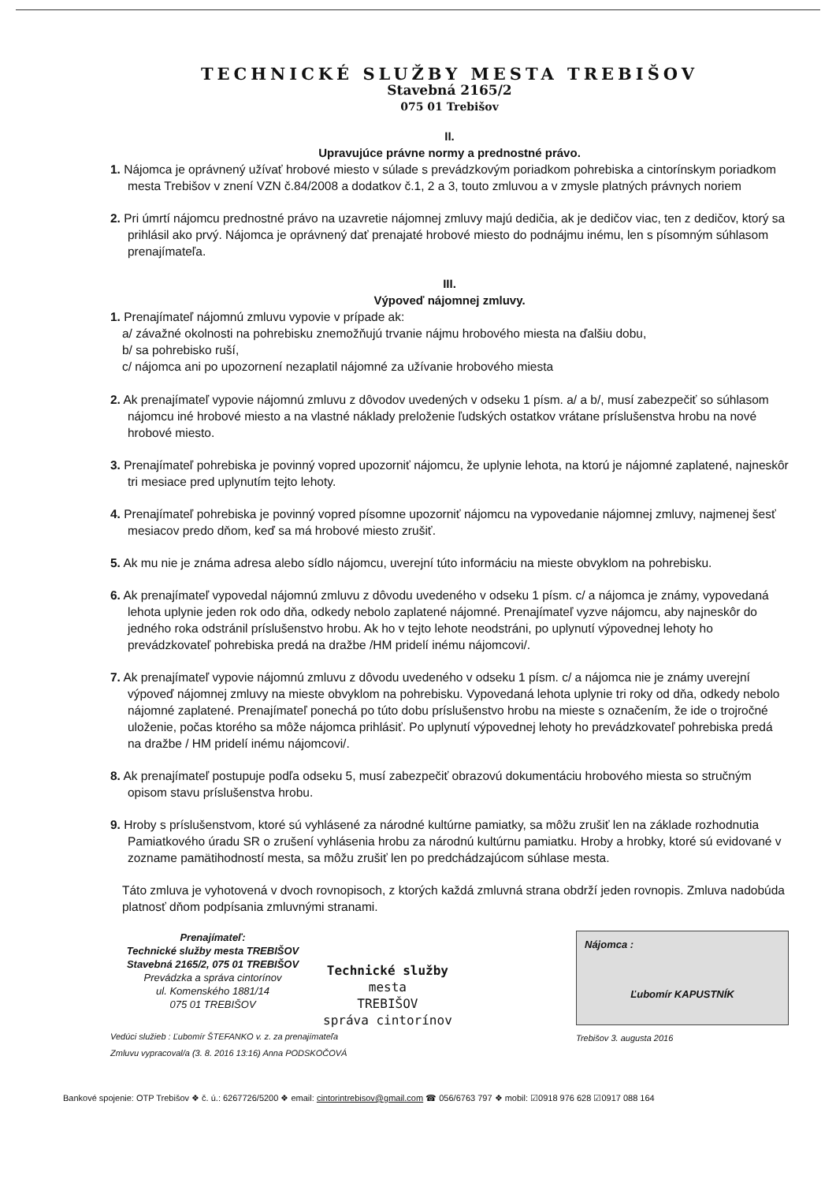TECHNICKÉ SLUŽBY MESTA TREBIŠOV
Stavebná 2165/2
075 01 Trebišov
II.
Upravujúce právne normy a prednostné právo.
1. Nájomca je oprávnený užívať hrobové miesto v súlade s prevádzkovým poriadkom pohrebiska a cintorínskym poriadkom mesta Trebišov v znení VZN č.84/2008 a dodatkov č.1, 2 a 3, touto zmluvou a v zmysle platných právnych noriem
2. Pri úmrtí nájomcu prednostné právo na uzavretie nájomnej zmluvy majú dedičia, ak je dedičov viac, ten z dedičov, ktorý sa prihlásil ako prvý. Nájomca je oprávnený dať prenajaté hrobové miesto do podnájmu inému, len s písomným súhlasom prenajímateľa.
III.
Výpoveď nájomnej zmluvy.
1. Prenajímateľ nájomnú zmluvu vypovie v prípade ak:
a/ závažné okolnosti na pohrebisku znemožňujú trvanie nájmu hrobového miesta na ďalšiu dobu,
b/ sa pohrebisko ruší,
c/ nájomca ani po upozornení nezaplatil nájomné za užívanie hrobového miesta
2. Ak prenajímateľ vypovie nájomnú zmluvu z dôvodov uvedených v odseku 1 písm. a/ a b/, musí zabezpečiť so súhlasom nájomcu iné hrobové miesto a na vlastné náklady preloženie ľudských ostatkov vrátane príslušenstva hrobu na nové hrobové miesto.
3. Prenajímateľ pohrebiska je povinný vopred upozorniť nájomcu, že uplynie lehota, na ktorú je nájomné zaplatené, najneskôr tri mesiace pred uplynutím tejto lehoty.
4. Prenajímateľ pohrebiska je povinný vopred písomne upozorniť nájomcu na vypovedanie nájomnej zmluvy, najmenej šesť mesiacov predo dňom, keď sa má hrobové miesto zrušiť.
5. Ak mu nie je známa adresa alebo sídlo nájomcu, uverejní túto informáciu na mieste obvyklom na pohrebisku.
6. Ak prenajímateľ vypovedal nájomnú zmluvu z dôvodu uvedeného v odseku 1 písm. c/ a nájomca je známy, vypovedaná lehota uplynie jeden rok odo dňa, odkedy nebolo zaplatené nájomné. Prenajímateľ vyzve nájomcu, aby najneskôr do jedného roka odstránil príslušenstvo hrobu. Ak ho v tejto lehote neodstráni, po uplynutí výpovednej lehoty ho prevádzkovateľ pohrebiska predá na dražbe /HM pridelí inému nájomcovi/.
7. Ak prenajímateľ vypovie nájomnú zmluvu z dôvodu uvedeného v odseku 1 písm. c/ a nájomca nie je známy uverejní výpoveď nájomnej zmluvy na mieste obvyklom na pohrebisku. Vypovedaná lehota uplynie tri roky od dňa, odkedy nebolo nájomné zaplatené. Prenajímateľ ponechá po túto dobu príslušenstvo hrobu na mieste s označením, že ide o trojročné uloženie, počas ktorého sa môže nájomca prihlásiť. Po uplynutí výpovednej lehoty ho prevádzkovateľ pohrebiska predá na dražbe / HM pridelí inému nájomcovi/.
8. Ak prenajímateľ postupuje podľa odseku 5, musí zabezpečiť obrazovú dokumentáciu hrobového miesta so stručným opisom stavu príslušenstva hrobu.
9. Hroby s príslušenstvom, ktoré sú vyhlásené za národné kultúrne pamiatky, sa môžu zrušiť len na základe rozhodnutia Pamiatkového úradu SR o zrušení vyhlásenia hrobu za národnú kultúrnu pamiatku. Hroby a hrobky, ktoré sú evidované v zozname pamätihodností mesta, sa môžu zrušiť len po predchádzajúcom súhlase mesta.
Táto zmluva je vyhotovená v dvoch rovnopisoch, z ktorých každá zmluvná strana obdrží jeden rovnopis. Zmluva nadobúda platnosť dňom podpísania zmluvnými stranami.
Prenajímateľ:
Technické služby mesta TREBIŠOV
Stavebná 2165/2, 075 01 TREBIŠOV
Prevádzka a správa cintorínov
ul. Komenského 1881/14
075 01 TREBIŠOV
Technické služby
mesta
TREBIŠOV
správa cintorínov
Vedúci služieb : Ľubomír ŠTEFANKO v. z. za prenajímateľa
Zmluvu vypracoval/a (3. 8. 2016 13:16) Anna PODSKOČOVÁ
Nájomca :
Ľubomír KAPUSTNÍK
Trebišov 3. augusta 2016
Bankové spojenie: OTP Trebišov ❖ č. ú.: 6267726/5200 ❖ email: cintorintrebisov@gmail.com ☎ 056/6763 797 ❖ mobil: ☑0918 976 628 ☑0917 088 164